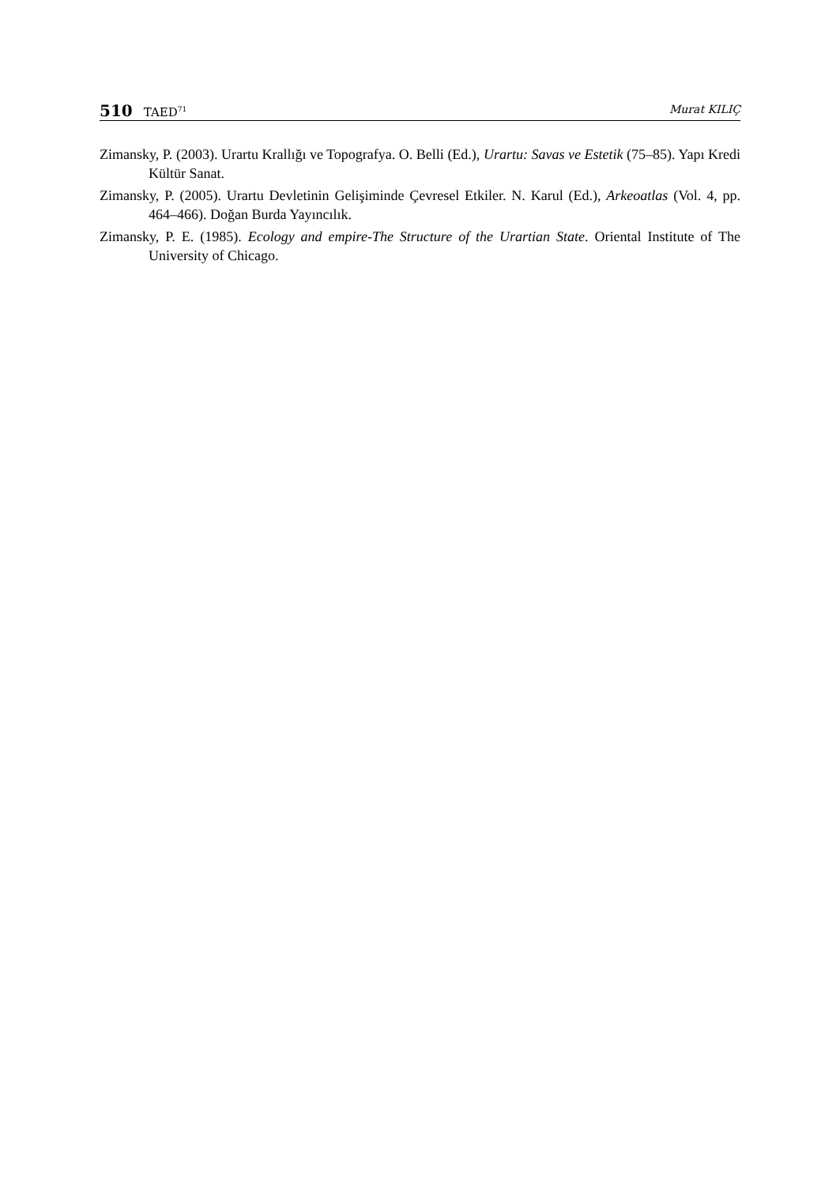510 TAED<sup>71</sup>
Murat KILIÇ
Zimansky, P. (2003). Urartu Krallığı ve Topografya. O. Belli (Ed.), Urartu: Savas ve Estetik (75–85). Yapı Kredi Kültür Sanat.
Zimansky, P. (2005). Urartu Devletinin Gelişiminde Çevresel Etkiler. N. Karul (Ed.), Arkeoatlas (Vol. 4, pp. 464–466). Doğan Burda Yayıncılık.
Zimansky, P. E. (1985). Ecology and empire-The Structure of the Urartian State. Oriental Institute of The University of Chicago.